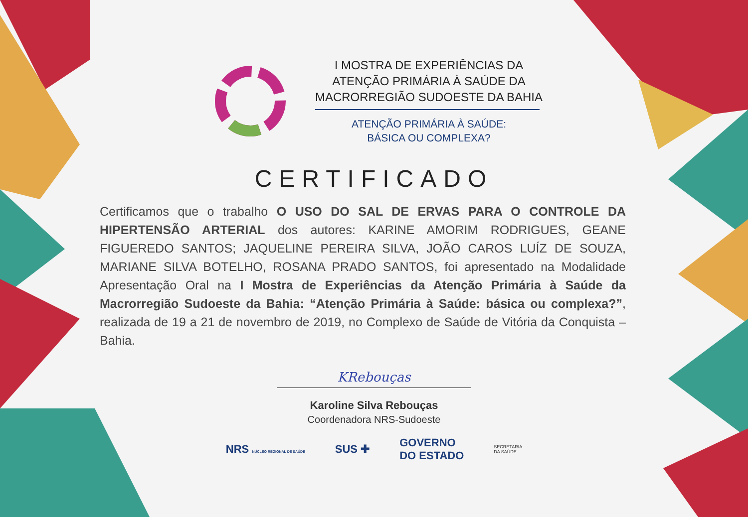I MOSTRA DE EXPERIÊNCIAS DA
ATENÇÃO PRIMÁRIA À SAÚDE DA
MACRORREGIÃO SUDOESTE DA BAHIA
ATENÇÃO PRIMÁRIA À SAÚDE:
BÁSICA OU COMPLEXA?
CERTIFICADO
Certificamos que o trabalho O USO DO SAL DE ERVAS PARA O CONTROLE DA HIPERTENSÃO ARTERIAL dos autores: KARINE AMORIM RODRIGUES, GEANE FIGUEREDO SANTOS; JAQUELINE PEREIRA SILVA, JOÃO CAROS LUÍZ DE SOUZA, MARIANE SILVA BOTELHO, ROSANA PRADO SANTOS, foi apresentado na Modalidade Apresentação Oral na I Mostra de Experiências da Atenção Primária à Saúde da Macrorregião Sudoeste da Bahia: “Atenção Primária à Saúde: básica ou complexa?”, realizada de 19 a 21 de novembro de 2019, no Complexo de Saúde de Vitória da Conquista – Bahia.
KRebouças
Karoline Silva Rebouças
Coordenadora NRS-Sudoeste
NRS NÚCLEO REGIONAL DE SAÚDE SUS ✚ GOVERNO
DO ESTADO SECRETARIA
DA SAÚDE